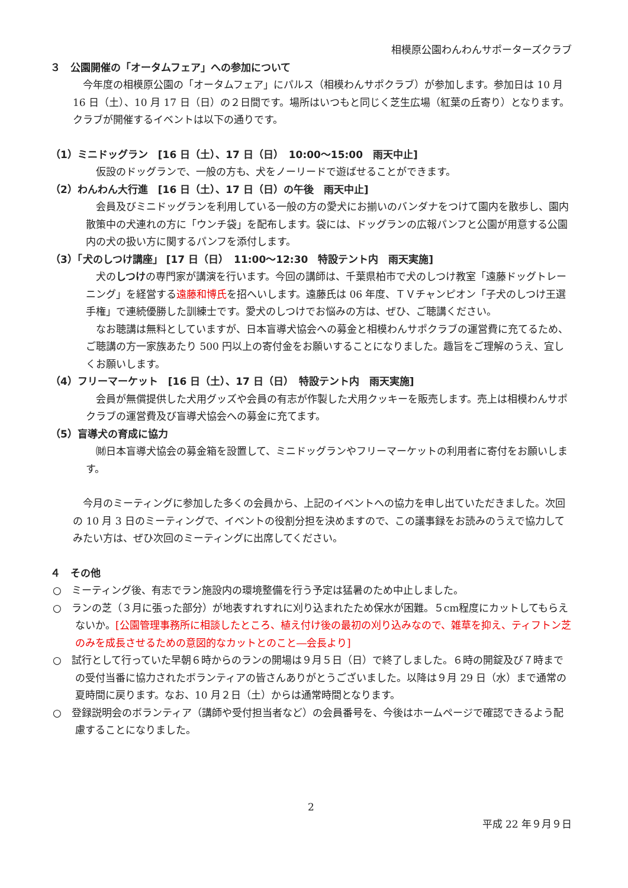相模原公園わんわんサポーターズクラブ
３　公園開催の「オータムフェア」への参加について
今年度の相模原公園の「オータムフェア」にパルス（相模わんサポクラブ）が参加します。参加日は 10 月 16 日（土）、10 月 17 日（日）の２日間です。場所はいつもと同じく芝生広場（紅葉の丘寄り）となります。クラブが開催するイベントは以下の通りです。
（1）ミニドッグラン　[16 日（土）、17 日（日）　10:00～15:00　雨天中止]
仮設のドッグランで、一般の方も、犬をノーリードで遊ばせることができます。
（2）わんわん大行進　[16 日（土）、17 日（日）の午後　雨天中止]
会員及びミニドッグランを利用している一般の方の愛犬にお揃いのバンダナをつけて園内を散歩し、園内散策中の犬連れの方に「ウンチ袋」を配布します。袋には、ドッグランの広報パンフと公園が用意する公園内の犬の扱い方に関するパンフを添付します。
（3）「犬のしつけ講座」 [17 日（日）　11:00～12:30　特設テント内　雨天実施]
犬のしつけの専門家が講演を行います。今回の講師は、千葉県柏市で犬のしつけ教室「遠藤ドッグトレーニング」を経営する遠藤和博氏を招へいします。遠藤氏は 06 年度、ＴＶチャンピオン「子犬のしつけ王選手権」で連続優勝した訓練士です。愛犬のしつけでお悩みの方は、ぜひ、ご聴講ください。
なお聴講は無料としていますが、日本盲導犬協会への募金と相模わんサポクラブの運営費に充てるため、ご聴講の方一家族あたり 500 円以上の寄付金をお願いすることになりました。趣旨をご理解のうえ、宜しくお願いします。
（4）フリーマーケット　[16 日（土）、17 日（日）　特設テント内　雨天実施]
会員が無償提供した犬用グッズや会員の有志が作製した犬用クッキーを販売します。売上は相模わんサポクラブの運営費及び盲導犬協会への募金に充てます。
（5）盲導犬の育成に協力
㈶日本盲導犬協会の募金箱を設置して、ミニドッグランやフリーマーケットの利用者に寄付をお願いします。
今月のミーティングに参加した多くの会員から、上記のイベントへの協力を申し出ていただきました。次回の 10 月 3 日のミーティングで、イベントの役割分担を決めますので、この議事録をお読みのうえで協力してみたい方は、ぜひ次回のミーティングに出席してください。
４　その他
○　ミーティング後、有志でラン施設内の環境整備を行う予定は猛暑のため中止しました。
○　ランの芝（３月に張った部分）が地表すれすれに刈り込まれたため保水が困難。５cm程度にカットしてもらえないか。[公園管理事務所に相談したところ、植え付け後の最初の刈り込みなので、雑草を抑え、ティフトン芝のみを成長させるための意図的なカットとのこと―会長より]
○　試行として行っていた早朝６時からのランの開場は９月５日（日）で終了しました。６時の開錠及び７時までの受付当番に協力されたボランティアの皆さんありがとうございました。以降は９月 29 日（水）まで通常の夏時間に戻ります。なお、10 月２日（土）からは通常時間となります。
○　登録説明会のボランティア（講師や受付担当者など）の会員番号を、今後はホームページで確認できるよう配慮することになりました。
2
平成 22 年９月９日